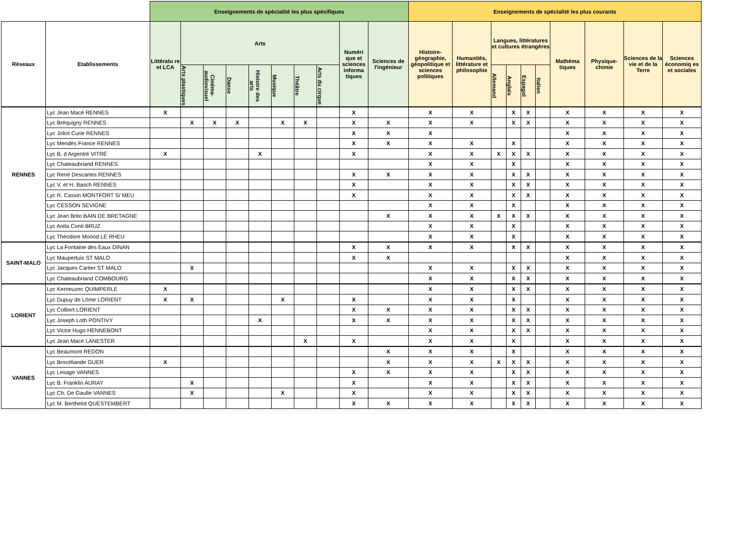| | | Enseignements de spécialité les plus spécifiques | | | | | | | | | | Enseignements de spécialité les plus courants | | | | | | | | | |
| --- | --- | --- | --- | --- | --- | --- | --- | --- | --- | --- | --- | --- | --- | --- | --- | --- | --- | --- | --- | --- | --- |
| Réseaux | Etablissements | Littératu re et LCA | Arts | | | | | | | Numéri que et sciences informa tiques | Sciences de l'ingénieur | Histoire-géographie, géopolitique et sciences politiques | Humanités, littérature et philosophie | Langues, littératures et cultures étrangères | | | | Mathéma tiques | Physique-chimie | Sciences de la vie et de la Terre | Sciences économiq es et sociales |
| | | | Arts plastiques | Cinéma-audiovisuel | Danse | Histoire des arts | Musique | Théâtre | Arts du cirque | | | | | Allemand | Anglais | Espagol | Italien | | | | |
| RENNES | Lyc Jean Macé RENNES | X | | | | | | | | X | | X | X | | X | X | | X | X | X | X |
| | Lyc Bréquigny RENNES | | X | X | X | | X | X | | X | X | X | X | | X | X | | X | X | X | X |
| | Lyc Joliot Curie RENNES | | | | | | | | | X | X | X | | | | | | X | X | X | X |
| | Lyc Mendès France RENNES | | | | | | | | | X | X | X | X | | X | | | X | X | X | X |
| | Lyc B. d Argentré VITRÉ | X | | | | X | | | | X | | X | X | X | X | X | | X | X | X | X |
| | Lyc Chateaubriand RENNES | | | | | | | | | | | X | X | | X | | | X | X | X | X |
| | Lyc René Descartes RENNES | | | | | | | | | X | X | X | X | | X | X | | X | X | X | X |
| | Lyc V. et H. Basch RENNES | | | | | | | | | X | | X | X | | X | X | | X | X | X | X |
| | Lyc R. Cassin MONTFORT S/ MEU | | | | | | | | | X | | X | X | | X | X | | X | X | X | X |
| | Lyc CESSON SEVIGNE | | | | | | | | | | | X | X | | X | | | X | X | X | X |
| | Lyc Jean Brito BAIN DE BRETAGNE | | | | | | | | | | X | X | X | X | X | X | | X | X | X | X |
| | Lyc Anita Conti BRUZ | | | | | | | | | | | X | X | | X | | | X | X | X | X |
| | Lyc Théodore Monod LE RHEU | | | | | | | | | | | X | X | | X | | | X | X | X | X |
| SAINT-MALO | Lyc La Fontaine des Eaux DINAN | | | | | | | | | X | X | X | X | | X | X | | X | X | X | X |
| | Lyc Maupertuis ST MALO | | | | | | | | | X | X | | | | | | | X | X | X | X |
| | Lyc Jacques Cartier ST MALO | | X | | | | | | | | | X | X | | X | X | | X | X | X | X |
| | Lyc Chateaubriand COMBOURG | | | | | | | | | | | X | X | | X | X | | X | X | X | X |
| LORIENT | Lyc Kerneuzec QUIMPERLE | X | | | | | | | | | | X | X | | X | X | | X | X | X | X |
| | Lyc Dupuy de Lôme LORIENT | X | X | | | | X | | | X | | X | X | | X | | | X | X | X | X |
| | Lyc Colbert LORIENT | | | | | | | | | X | X | X | X | | X | X | | X | X | X | X |
| | Lyc Joseph Loth PONTIVY | | | | | X | | | | X | X | X | X | | X | X | | X | X | X | X |
| | Lyc Victor Hugo HENNEBONT | | | | | | | | | | | X | X | | X | X | | X | X | X | X |
| | Lyc Jean Macé LANESTER | | | | | | | X | | X | | X | X | | X | | | X | X | X | X |
| VANNES | Lyc Beaumont REDON | | | | | | | | | | X | X | X | | X | | | X | X | X | X |
| | Lyc Brocéliande GUER | X | | | | | | | | | X | X | X | X | X | X | | X | X | X | X |
| | Lyc Lesage VANNES | | | | | | | | | X | X | X | X | | X | X | | X | X | X | X |
| | Lyc B. Franklin AURAY | | X | | | | | | | X | | X | X | | X | X | | X | X | X | X |
| | Lyc Ch. De Gaulle VANNES | | X | | | | X | | | X | | X | X | | X | X | | X | X | X | X |
| | Lyc M. Berthelot QUESTEMBERT | | | | | | | | | X | X | X | X | | X | X | | X | X | X | X |